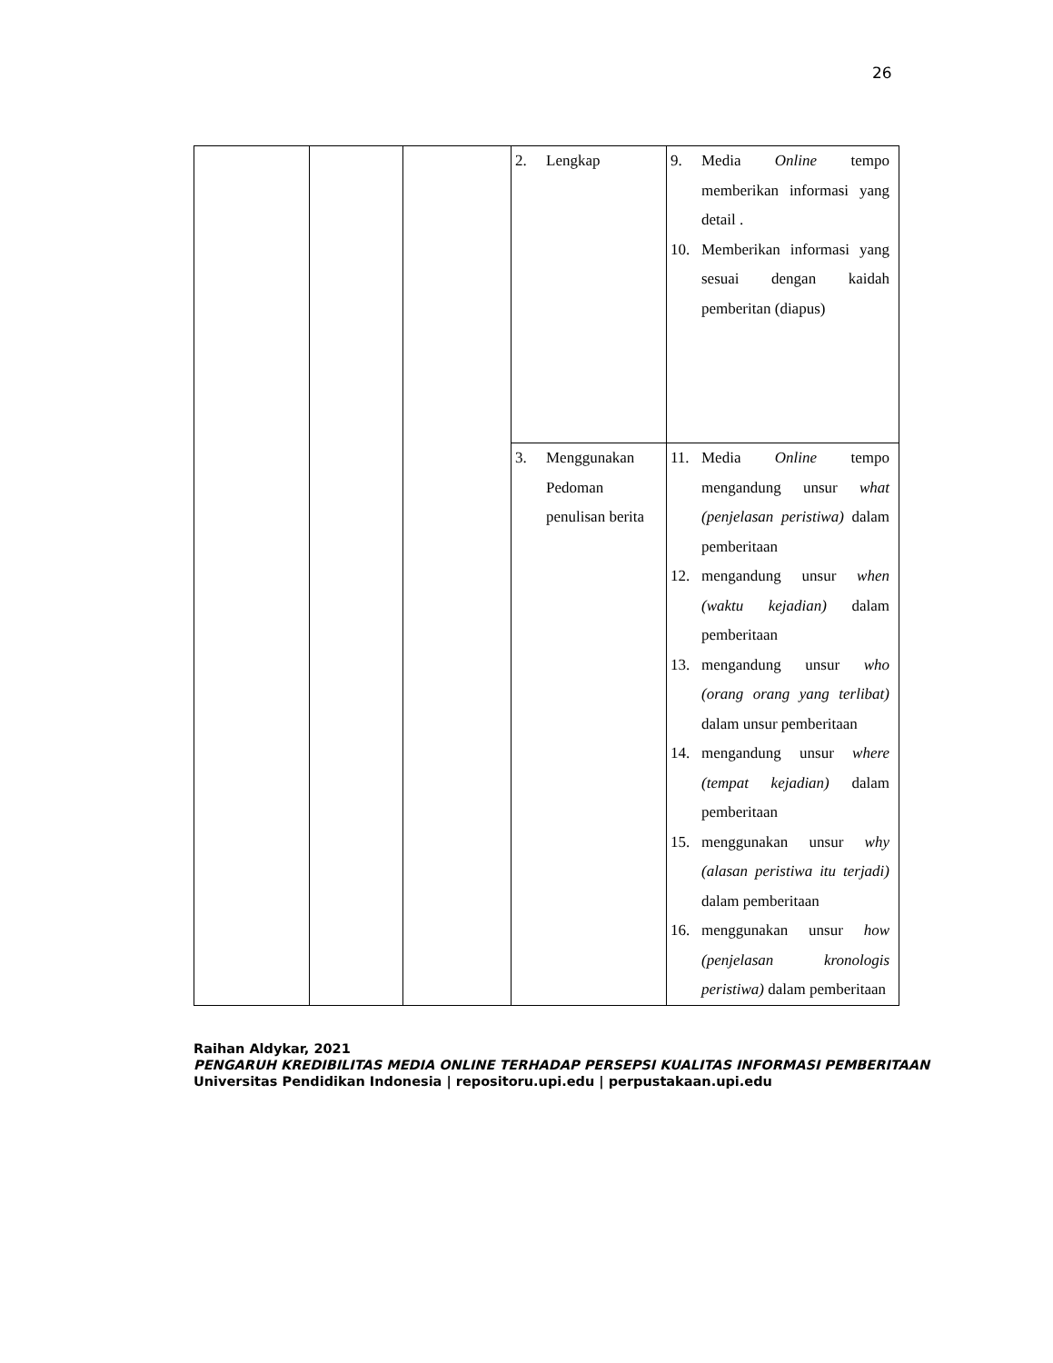26
| | | | 2. Lengkap | 9. Media Online tempo memberikan informasi yang detail . 10. Memberikan informasi yang sesuai dengan kaidah pemberitan (diapus) |
| | | | 3. Menggunakan Pedoman penulisan berita | 11. Media Online tempo mengandung unsur what (penjelasan peristiwa) dalam pemberitaan 12. mengandung unsur when (waktu kejadian) dalam pemberitaan 13. mengandung unsur who (orang orang yang terlibat) dalam unsur pemberitaan 14. mengandung unsur where (tempat kejadian) dalam pemberitaan 15. menggunakan unsur why (alasan peristiwa itu terjadi) dalam pemberitaan 16. menggunakan unsur how (penjelasan kronologis peristiwa) dalam pemberitaan |
Raihan Aldykar, 2021
PENGARUH KREDIBILITAS MEDIA ONLINE TERHADAP PERSEPSI KUALITAS INFORMASI PEMBERITAAN
Universitas Pendidikan Indonesia | repositoru.upi.edu | perpustakaan.upi.edu